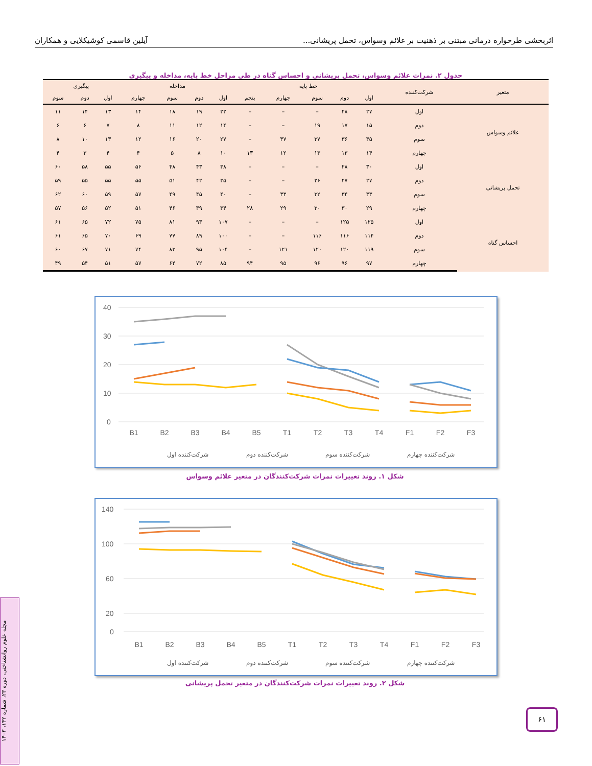اثربخشی طرحواره درمانی مبتنی بر ذهنیت بر علائم وسواس، تحمل پریشانی... آیلین قاسمی کوشیکلایی و همکاران
جدول ۲. نمرات علائم وسواس، تحمل پریشانی و احساس گناه در طی مراحل خط پایه، مداخله و پیگیری
| متغیر | شرکت‌کننده | خط پایه | | | | | مداخله | | | | پیگیری | | |
| --- | --- | --- | --- | --- | --- | --- | --- | --- | --- | --- | --- | --- | --- |
| | | اول | دوم | سوم | چهارم | پنجم | اول | دوم | سوم | چهارم | اول | دوم | سوم |
| علائم وسواس | اول | ۲۷ | ۲۸ | – | – | – | ۲۲ | ۱۹ | ۱۸ | ۱۴ | ۱۳ | ۱۴ | ۱۱ |
| | دوم | ۱۵ | ۱۷ | ۱۹ | – | – | ۱۴ | ۱۲ | ۱۱ | ۸ | ۷ | ۶ | ۶ |
| | سوم | ۳۵ | ۳۶ | ۳۷ | ۳۷ | – | ۲۷ | ۲۰ | ۱۶ | ۱۲ | ۱۳ | ۱۰ | ۸ |
| | چهارم | ۱۴ | ۱۳ | ۱۳ | ۱۲ | ۱۳ | ۱۰ | ۸ | ۵ | ۴ | ۴ | ۳ | ۴ |
| تحمل پریشانی | اول | ۳۰ | ۲۸ | – | – | – | ۳۸ | ۴۳ | ۴۸ | ۵۶ | ۵۵ | ۵۸ | ۶۰ |
| | دوم | ۲۷ | ۲۷ | ۲۶ | – | – | ۳۵ | ۴۲ | ۵۱ | ۵۵ | ۵۵ | ۵۵ | ۵۹ |
| | سوم | ۳۳ | ۳۴ | ۳۲ | ۳۳ | – | ۴۰ | ۴۵ | ۴۹ | ۵۷ | ۵۹ | ۶۰ | ۶۲ |
| | چهارم | ۲۹ | ۳۰ | ۳۰ | ۲۹ | ۲۸ | ۳۴ | ۳۹ | ۴۶ | ۵۱ | ۵۲ | ۵۶ | ۵۷ |
| احساس گناه | اول | ۱۲۵ | ۱۲۵ | – | – | – | ۱۰۷ | ۹۳ | ۸۱ | ۷۵ | ۷۲ | ۶۵ | ۶۱ |
| | دوم | ۱۱۴ | ۱۱۶ | ۱۱۶ | – | – | ۱۰۰ | ۸۹ | ۷۷ | ۶۹ | ۷۰ | ۶۵ | ۶۱ |
| | سوم | ۱۱۹ | ۱۲۰ | ۱۲۰ | ۱۲۱ | – | ۱۰۴ | ۹۵ | ۸۳ | ۷۴ | ۷۱ | ۶۷ | ۶۰ |
| | چهارم | ۹۷ | ۹۶ | ۹۶ | ۹۵ | ۹۴ | ۸۵ | ۷۲ | ۶۴ | ۵۷ | ۵۱ | ۵۴ | ۴۹ |
40
30
20
10
0
B1
B2
B3
B4
B5
T1
T2
T3
T4
F1
F2
F3
شرکت‌کننده اول
شرکت‌کننده دوم
شرکت‌کننده سوم
شرکت‌کننده چهارم
شکل ۱. روند تغییرات نمرات شرکت‌کنندگان در متغیر علائم وسواس
140
100
60
20
0
B1
B2
B3
B4
B5
T1
T2
T3
T4
F1
F2
F3
شرکت‌کننده اول
شرکت‌کننده دوم
شرکت‌کننده سوم
شرکت‌کننده چهارم
شکل ۲. روند تغییرات نمرات شرکت‌کنندگان در متغیر تحمل پریشانی
مجله علوم روانشناختی، دوره ۲۳، شماره ۱۴۲، ۱۴۰۳
۶۱